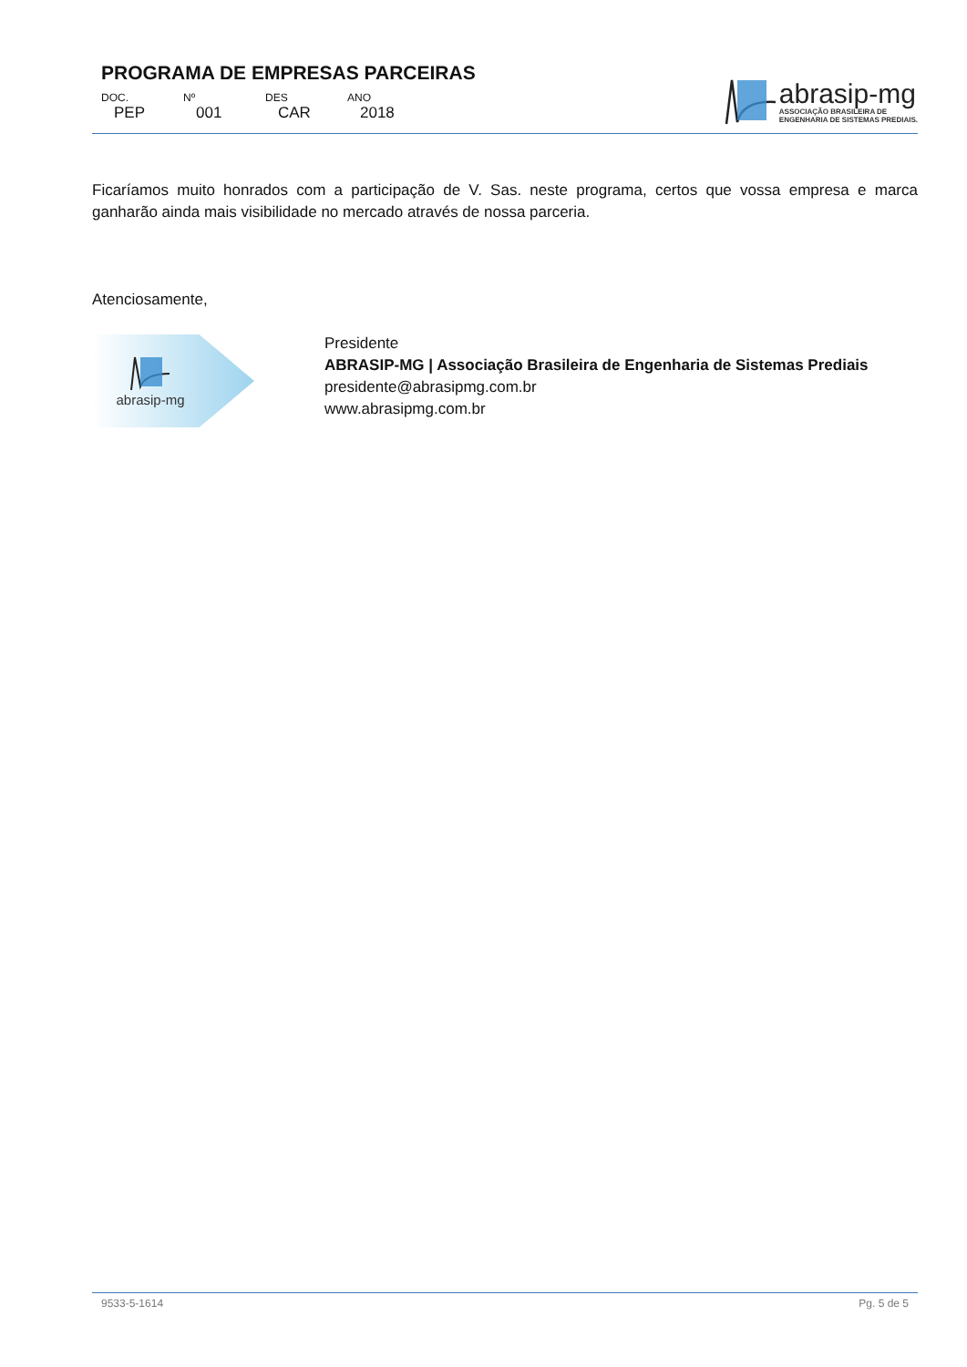PROGRAMA DE EMPRESAS PARCEIRAS
| DOC. | Nº | DES | ANO |
| PEP | 001 | CAR | 2018 |
abrasip-mg
ASSOCIAÇÃO BRASILEIRA DE
ENGENHARIA DE SISTEMAS PREDIAIS.
Ficaríamos muito honrados com a participação de V. Sas. neste programa, certos que vossa empresa e marca ganharão ainda mais visibilidade no mercado através de nossa parceria.
Atenciosamente,
abrasip-mg
Presidente
ABRASIP-MG | Associação Brasileira de Engenharia de Sistemas Prediais
presidente@abrasipmg.com.br
www.abrasipmg.com.br
9533-5-1614 Pg. 5 de 5